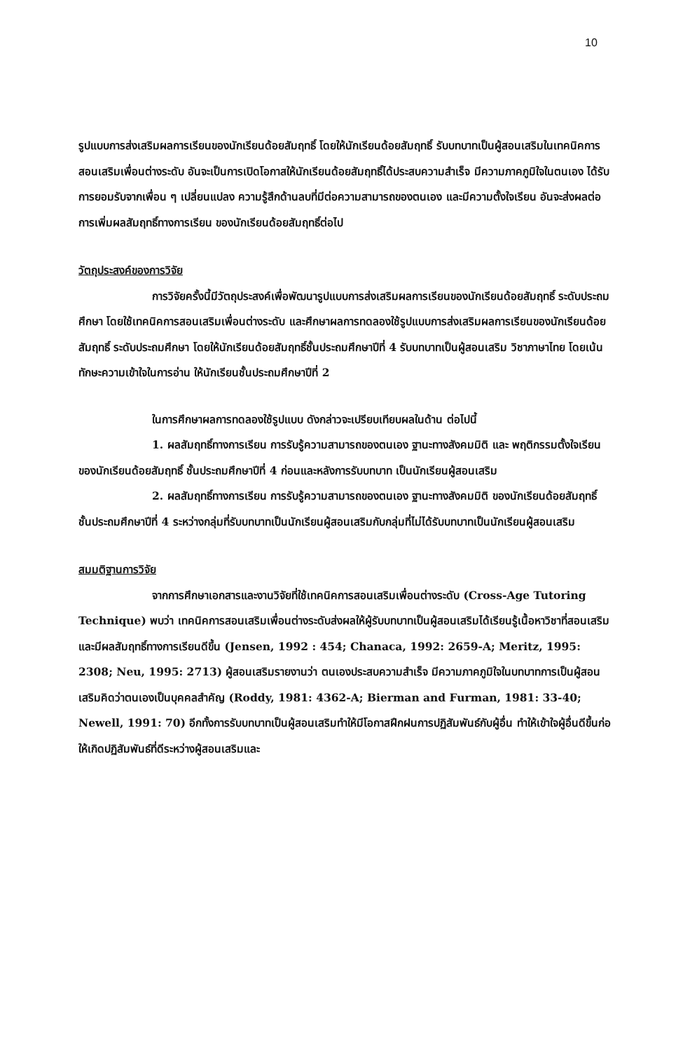10
รูปแบบการส่งเสริมผลการเรียนของนักเรียนด้อยสัมฤทธิ์ โดยให้นักเรียนด้อยสัมฤทธิ์ รับบทบาทเป็นผู้สอนเสริมในเทคนิคการสอนเสริมเพื่อนต่างระดับ อันจะเป็นการเปิดโอกาสให้นักเรียนด้อยสัมฤทธิ์ได้ประสบความสำเร็จ มีความภาคภูมิใจในตนเอง ได้รับการยอมรับจากเพื่อน ๆ เปลี่ยนแปลง ความรู้สึกด้านลบที่มีต่อความสามารถของตนเอง และมีความตั้งใจเรียน อันจะส่งผลต่อการเพิ่มผลสัมฤทธิ์ทางการเรียน ของนักเรียนด้อยสัมฤทธิ์ต่อไป
วัตถุประสงค์ของการวิจัย
การวิจัยครั้งนี้มีวัตถุประสงค์เพื่อพัฒนารูปแบบการส่งเสริมผลการเรียนของนักเรียนด้อยสัมฤทธิ์ ระดับประถมศึกษา โดยใช้เทคนิคการสอนเสริมเพื่อนต่างระดับ และศึกษาผลการทดลองใช้รูปแบบการส่งเสริมผลการเรียนของนักเรียนด้อยสัมฤทธิ์ ระดับประถมศึกษา โดยให้นักเรียนด้อยสัมฤทธิ์ชั้นประถมศึกษาปีที่ 4 รับบทบาทเป็นผู้สอนเสริม วิชาภาษาไทย โดยเน้นทักษะความเข้าใจในการอ่าน ให้นักเรียนชั้นประถมศึกษาปีที่ 2
ในการศึกษาผลการทดลองใช้รูปแบบ ดังกล่าวจะเปรียบเทียบผลในด้าน ต่อไปนี้
1. ผลสัมฤทธิ์ทางการเรียน การรับรู้ความสามารถของตนเอง ฐานะทางสังคมมิติ และ พฤติกรรมตั้งใจเรียน ของนักเรียนด้อยสัมฤทธิ์ ชั้นประถมศึกษาปีที่ 4 ก่อนและหลังการรับบทบาท เป็นนักเรียนผู้สอนเสริม
2. ผลสัมฤทธิ์ทางการเรียน การรับรู้ความสามารถของตนเอง ฐานะทางสังคมมิติ ของนักเรียนด้อยสัมฤทธิ์ ชั้นประถมศึกษาปีที่ 4 ระหว่างกลุ่มที่รับบทบาทเป็นนักเรียนผู้สอนเสริมกับกลุ่มที่ไม่ได้รับบทบาทเป็นนักเรียนผู้สอนเสริม
สมมติฐานการวิจัย
จากการศึกษาเอกสารและงานวิจัยที่ใช้เทคนิคการสอนเสริมเพื่อนต่างระดับ (Cross-Age Tutoring Technique) พบว่า เทคนิคการสอนเสริมเพื่อนต่างระดับส่งผลให้ผู้รับบทบาทเป็นผู้สอนเสริมได้เรียนรู้เนื้อหาวิชาที่สอนเสริมและมีผลสัมฤทธิ์ทางการเรียนดีขึ้น (Jensen, 1992 : 454; Chanaca, 1992: 2659-A; Meritz, 1995: 2308; Neu, 1995: 2713) ผู้สอนเสริมรายงานว่า ตนเองประสบความสำเร็จ มีความภาคภูมิใจในบทบาทการเป็นผู้สอนเสริมคิดว่าตนเองเป็นบุคคลสำคัญ (Roddy, 1981: 4362-A; Bierman and Furman, 1981: 33-40; Newell, 1991: 70) อีกทั้งการรับบทบาทเป็นผู้สอนเสริมทำให้มีโอกาสฝึกฝนการปฏิสัมพันธ์กับผู้อื่น ทำให้เข้าใจผู้อื่นดีขึ้นก่อให้เกิดปฏิสัมพันธ์ที่ดีระหว่างผู้สอนเสริมและ